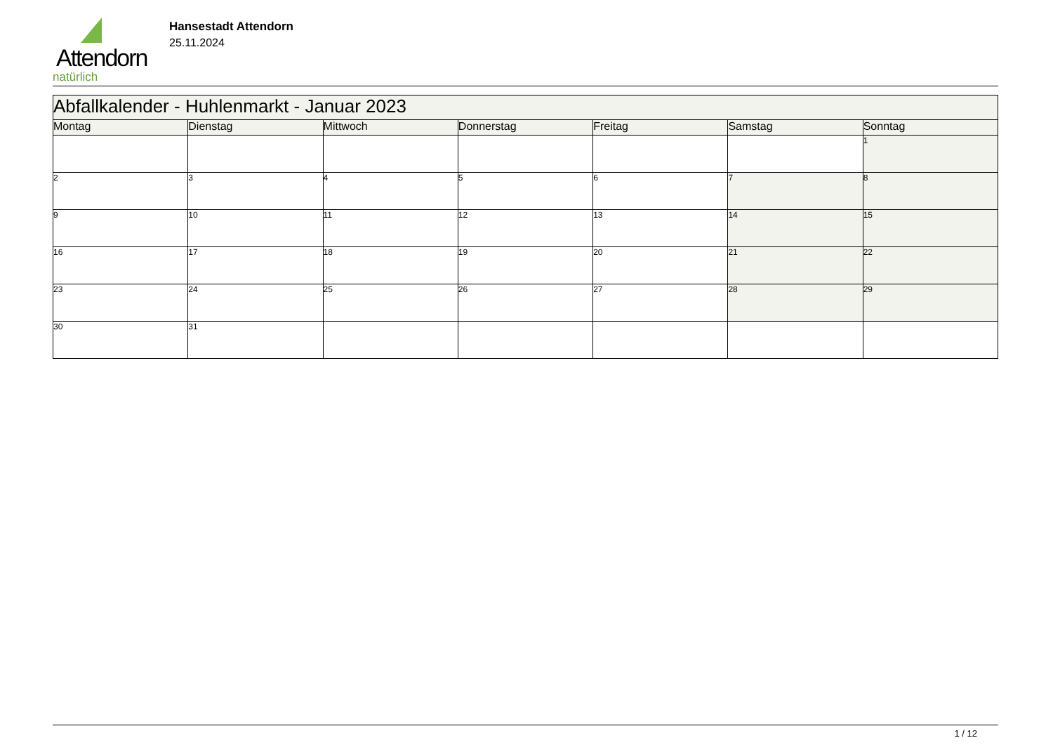Attendorn
natürlich
Hansestadt Attendorn
25.11.2024
| Abfallkalender - Huhlenmarkt - Januar 2023 | | | | | | |
| --- | --- | --- | --- | --- | --- | --- |
| Montag | Dienstag | Mittwoch | Donnerstag | Freitag | Samstag | Sonntag |
| | | | | | | 1 |
| 2 | 3 | 4 | 5 | 6 | 7 | 8 |
| 9 | 10 | 11 | 12 | 13 | 14 | 15 |
| 16 | 17 | 18 | 19 | 20 | 21 | 22 |
| 23 | 24 | 25 | 26 | 27 | 28 | 29 |
| 30 | 31 | | | | | |
1 / 12